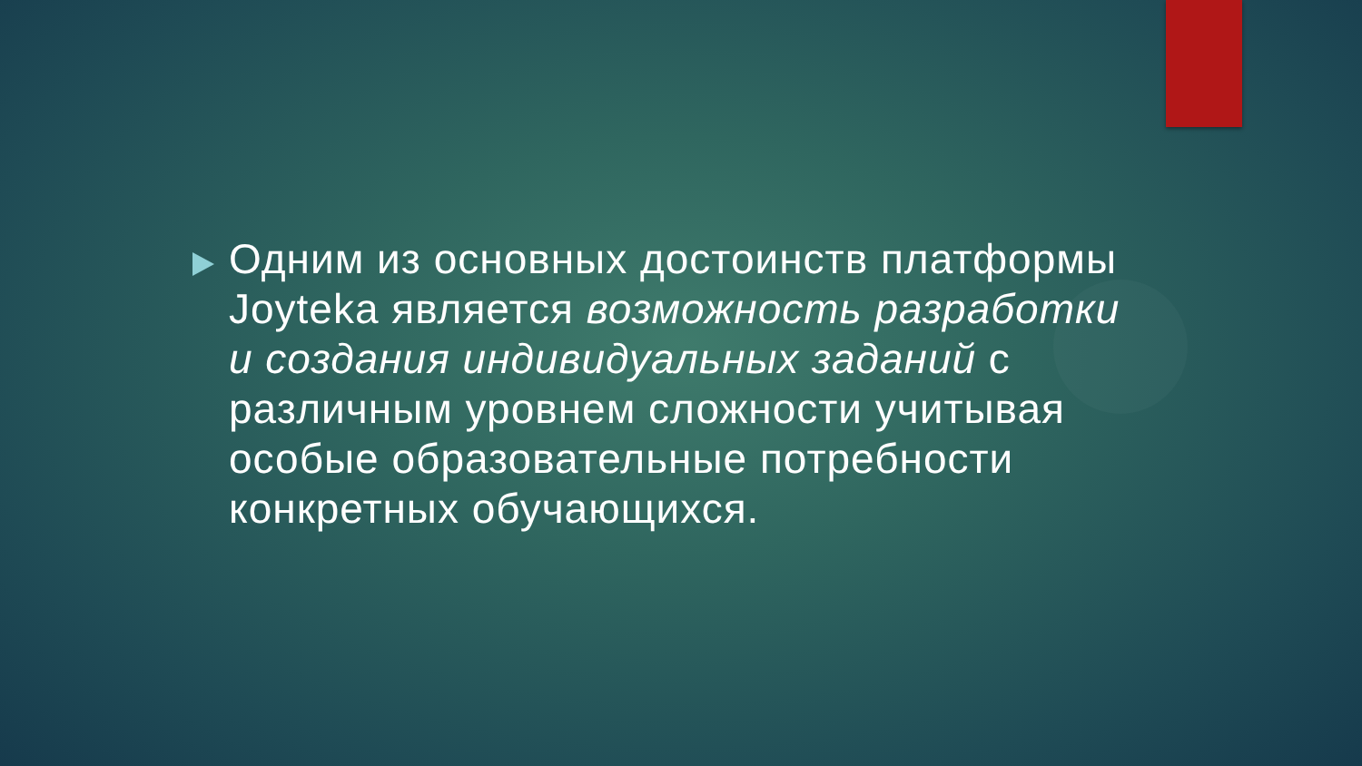Одним из основных достоинств платформы Joyteka является возможность разработки и создания индивидуальных заданий с различным уровнем сложности учитывая особые образовательные потребности конкретных обучающихся.